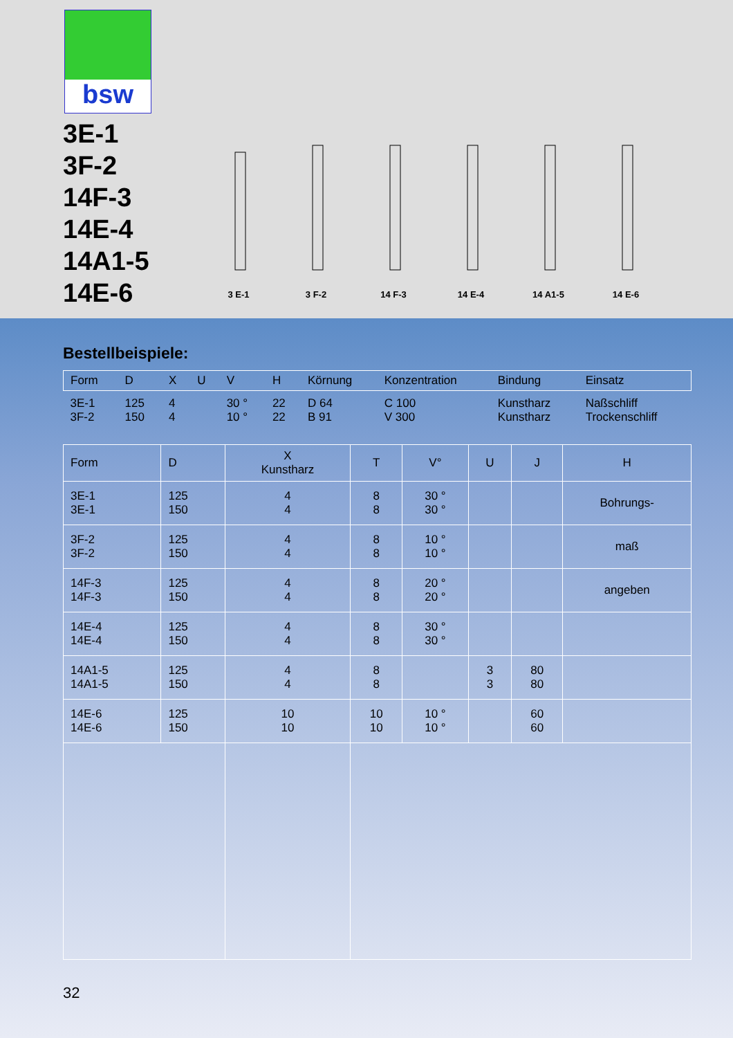bsw
3E-1
3F-2
14F-3
14E-4
14A1-5
14E-6
3 E-1 3 F-2 14 F-3 14 E-4 14 A1-5 14 E-6
Bestellbeispiele:
| Form | D | X | U | V | H | Körnung | Konzentration | Bindung | Einsatz |
| --- | --- | --- | --- | --- | --- | --- | --- | --- | --- |
| 3E-1 3F-2 | 125 150 | 4 4 | | 30 ° 10 ° | 22 22 | D 64 B 91 | C 100 V 300 | Kunstharz Kunstharz | Naßschliff Trockenschliff |
| Form | D | X Kunstharz | T | V° | U | J | H |
| --- | --- | --- | --- | --- | --- | --- | --- |
| 3E-1 3E-1 | 125 150 | 4 4 | 8 8 | 30 ° 30 ° | | | Bohrungs- |
| 3F-2 3F-2 | 125 150 | 4 4 | 8 8 | 10 ° 10 ° | | | maß |
| 14F-3 14F-3 | 125 150 | 4 4 | 8 8 | 20 ° 20 ° | | | angeben |
| 14E-4 14E-4 | 125 150 | 4 4 | 8 8 | 30 ° 30 ° | | | |
| 14A1-5 14A1-5 | 125 150 | 4 4 | 8 8 | | 3 3 | 80 80 | |
| 14E-6 14E-6 | 125 150 | 10 10 | 10 10 | 10 ° 10 ° | | 60 60 | |
32